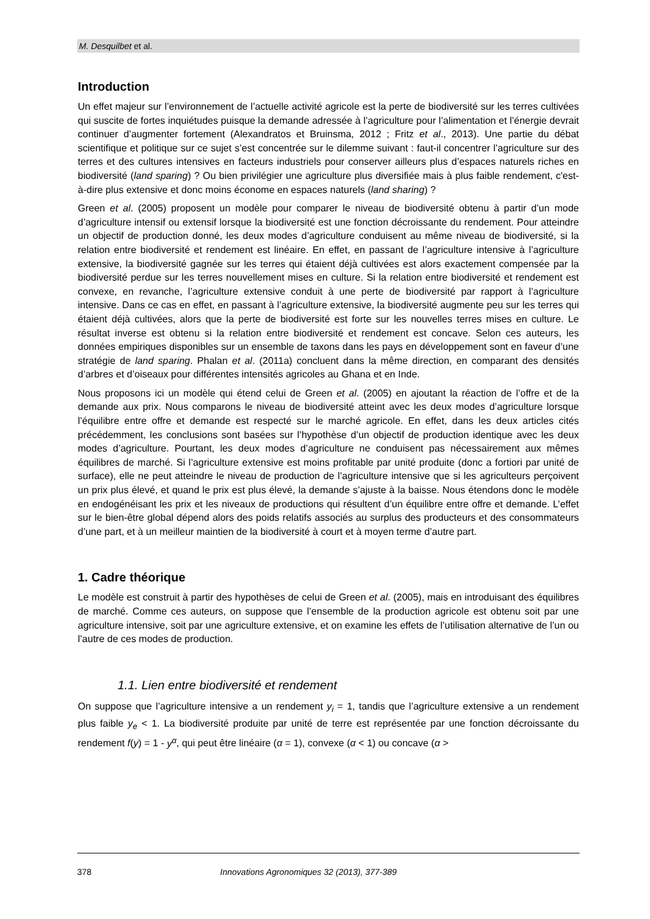M. Desquilbet et al.
Introduction
Un effet majeur sur l’environnement de l’actuelle activité agricole est la perte de biodiversité sur les terres cultivées qui suscite de fortes inquiétudes puisque la demande adressée à l’agriculture pour l’alimentation et l’énergie devrait continuer d’augmenter fortement (Alexandratos et Bruinsma, 2012 ; Fritz et al., 2013). Une partie du débat scientifique et politique sur ce sujet s’est concentrée sur le dilemme suivant : faut-il concentrer l’agriculture sur des terres et des cultures intensives en facteurs industriels pour conserver ailleurs plus d’espaces naturels riches en biodiversité (land sparing) ? Ou bien privilégier une agriculture plus diversifiée mais à plus faible rendement, c'est-à-dire plus extensive et donc moins économe en espaces naturels (land sharing) ?
Green et al. (2005) proposent un modèle pour comparer le niveau de biodiversité obtenu à partir d’un mode d’agriculture intensif ou extensif lorsque la biodiversité est une fonction décroissante du rendement. Pour atteindre un objectif de production donné, les deux modes d’agriculture conduisent au même niveau de biodiversité, si la relation entre biodiversité et rendement est linéaire. En effet, en passant de l’agriculture intensive à l’agriculture extensive, la biodiversité gagnée sur les terres qui étaient déjà cultivées est alors exactement compensée par la biodiversité perdue sur les terres nouvellement mises en culture. Si la relation entre biodiversité et rendement est convexe, en revanche, l’agriculture extensive conduit à une perte de biodiversité par rapport à l’agriculture intensive. Dans ce cas en effet, en passant à l’agriculture extensive, la biodiversité augmente peu sur les terres qui étaient déjà cultivées, alors que la perte de biodiversité est forte sur les nouvelles terres mises en culture. Le résultat inverse est obtenu si la relation entre biodiversité et rendement est concave. Selon ces auteurs, les données empiriques disponibles sur un ensemble de taxons dans les pays en développement sont en faveur d’une stratégie de land sparing. Phalan et al. (2011a) concluent dans la même direction, en comparant des densités d’arbres et d’oiseaux pour différentes intensités agricoles au Ghana et en Inde.
Nous proposons ici un modèle qui étend celui de Green et al. (2005) en ajoutant la réaction de l’offre et de la demande aux prix. Nous comparons le niveau de biodiversité atteint avec les deux modes d’agriculture lorsque l’équilibre entre offre et demande est respecté sur le marché agricole. En effet, dans les deux articles cités précédemment, les conclusions sont basées sur l’hypothèse d’un objectif de production identique avec les deux modes d’agriculture. Pourtant, les deux modes d’agriculture ne conduisent pas nécessairement aux mêmes équilibres de marché. Si l’agriculture extensive est moins profitable par unité produite (donc a fortiori par unité de surface), elle ne peut atteindre le niveau de production de l’agriculture intensive que si les agriculteurs perçoivent un prix plus élevé, et quand le prix est plus élevé, la demande s’ajuste à la baisse. Nous étendons donc le modèle en endogénéisant les prix et les niveaux de productions qui résultent d’un équilibre entre offre et demande. L’effet sur le bien-être global dépend alors des poids relatifs associés au surplus des producteurs et des consommateurs d’une part, et à un meilleur maintien de la biodiversité à court et à moyen terme d’autre part.
1. Cadre théorique
Le modèle est construit à partir des hypothèses de celui de Green et al. (2005), mais en introduisant des équilibres de marché. Comme ces auteurs, on suppose que l’ensemble de la production agricole est obtenu soit par une agriculture intensive, soit par une agriculture extensive, et on examine les effets de l’utilisation alternative de l’un ou l’autre de ces modes de production.
1.1. Lien entre biodiversité et rendement
On suppose que l’agriculture intensive a un rendement y<sub>i</sub> = 1, tandis que l’agriculture extensive a un rendement plus faible y<sub>e</sub> < 1. La biodiversité produite par unité de terre est représentée par une fonction décroissante du rendement f(y) = 1 - y<sup>α</sup>, qui peut être linéaire (α = 1), convexe (α < 1) ou concave (α >
378 Innovations Agronomiques 32 (2013), 377-389